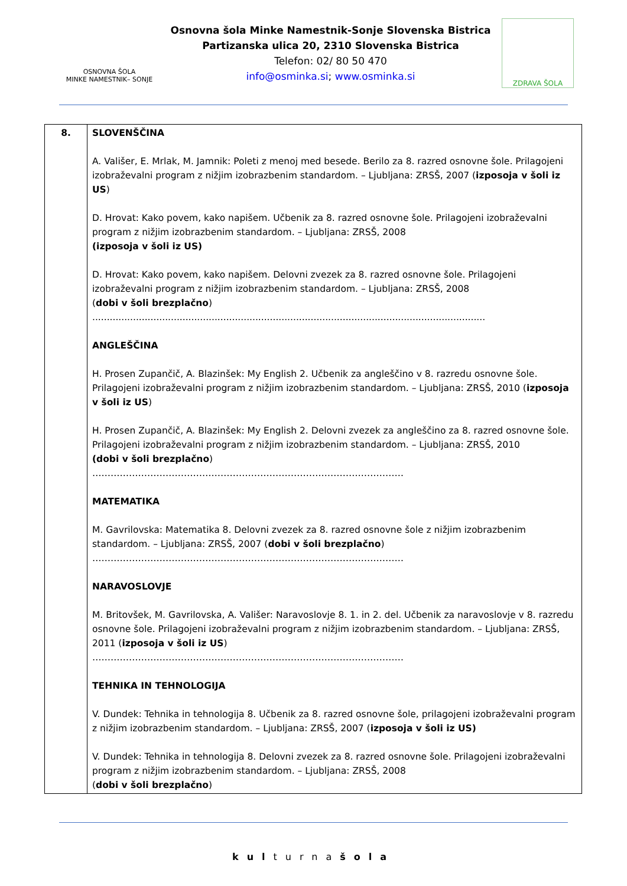OSNOVNA ŠOLA
MINKE NAMESTNIK– SONJE
Osnovna šola Minke Namestnik-Sonje Slovenska Bistrica
Partizanska ulica 20, 2310 Slovenska Bistrica
Telefon: 02/ 80 50 470
info@osminka.si; www.osminka.si
ZDRAVA ŠOLA
| 8. | SLOVENŠČINA A. Vališer, E. Mrlak, M. Jamnik: Poleti z menoj med besede. Berilo za 8. razred osnovne šole. Prilagojeni izobraževalni program z nižjim izobrazbenim standardom. – Ljubljana: ZRSŠ, 2007 ( izposoja v šoli iz US ) D. Hrovat: Kako povem, kako napišem. Učbenik za 8. razred osnovne šole. Prilagojeni izobraževalni program z nižjim izobrazbenim standardom. – Ljubljana: ZRSŠ, 2008 (izposoja v šoli iz US) D. Hrovat: Kako povem, kako napišem. Delovni zvezek za 8. razred osnovne šole. Prilagojeni izobraževalni program z nižjim izobrazbenim standardom. – Ljubljana: ZRSŠ, 2008 ( dobi v šoli brezplačno ) ....................................................................................................................................... ANGLEŠČINA H. Prosen Zupančič, A. Blazinšek: My English 2. Učbenik za angleščino v 8. razredu osnovne šole. Prilagojeni izobraževalni program z nižjim izobrazbenim standardom. – Ljubljana: ZRSŠ, 2010 ( izposoja v šoli iz US ) H. Prosen Zupančič, A. Blazinšek: My English 2. Delovni zvezek za angleščino za 8. razred osnovne šole. Prilagojeni izobraževalni program z nižjim izobrazbenim standardom. – Ljubljana: ZRSŠ, 2010 (dobi v šoli brezplačno ) ………………………………………………………………………………………… MATEMATIKA M. Gavrilovska: Matematika 8. Delovni zvezek za 8. razred osnovne šole z nižjim izobrazbenim standardom. – Ljubljana: ZRSŠ, 2007 ( dobi v šoli brezplačno ) ………………………………………………………………………………………… NARAVOSLOVJE M. Britovšek, M. Gavrilovska, A. Vališer: Naravoslovje 8. 1. in 2. del. Učbenik za naravoslovje v 8. razredu osnovne šole. Prilagojeni izobraževalni program z nižjim izobrazbenim standardom. – Ljubljana: ZRSŠ, 2011 ( izposoja v šoli iz US ) ………………………………………………………………………………………… TEHNIKA IN TEHNOLOGIJA V. Dundek: Tehnika in tehnologija 8. Učbenik za 8. razred osnovne šole, prilagojeni izobraževalni program z nižjim izobrazbenim standardom. – Ljubljana: ZRSŠ, 2007 ( izposoja v šoli iz US) V. Dundek: Tehnika in tehnologija 8. Delovni zvezek za 8. razred osnovne šole. Prilagojeni izobraževalni program z nižjim izobrazbenim standardom. – Ljubljana: ZRSŠ, 2008 ( dobi v šoli brezplačno ) |
kulturnašola